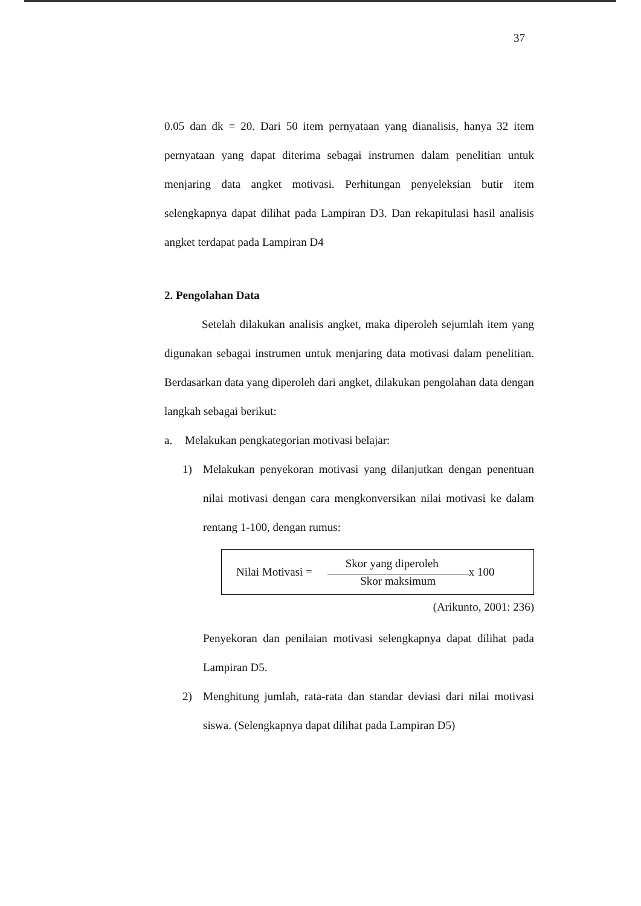37
0.05 dan dk = 20. Dari 50 item pernyataan yang dianalisis, hanya 32 item pernyataan yang dapat diterima sebagai instrumen dalam penelitian untuk menjaring data angket motivasi. Perhitungan penyeleksian butir item selengkapnya dapat dilihat pada Lampiran D3. Dan rekapitulasi hasil analisis angket terdapat pada Lampiran D4
2. Pengolahan Data
Setelah dilakukan analisis angket, maka diperoleh sejumlah item yang digunakan sebagai instrumen untuk menjaring data motivasi dalam penelitian. Berdasarkan data yang diperoleh dari angket, dilakukan pengolahan data dengan langkah sebagai berikut:
a. Melakukan pengkategorian motivasi belajar:
1) Melakukan penyekoran motivasi yang dilanjutkan dengan penentuan nilai motivasi dengan cara mengkonversikan nilai motivasi ke dalam rentang 1-100, dengan rumus:
Nilai Motivasi =
Skor yang diperoleh
Skor maksimum
x 100
(Arikunto, 2001: 236)
Penyekoran dan penilaian motivasi selengkapnya dapat dilihat pada Lampiran D5.
2) Menghitung jumlah, rata-rata dan standar deviasi dari nilai motivasi siswa. (Selengkapnya dapat dilihat pada Lampiran D5)